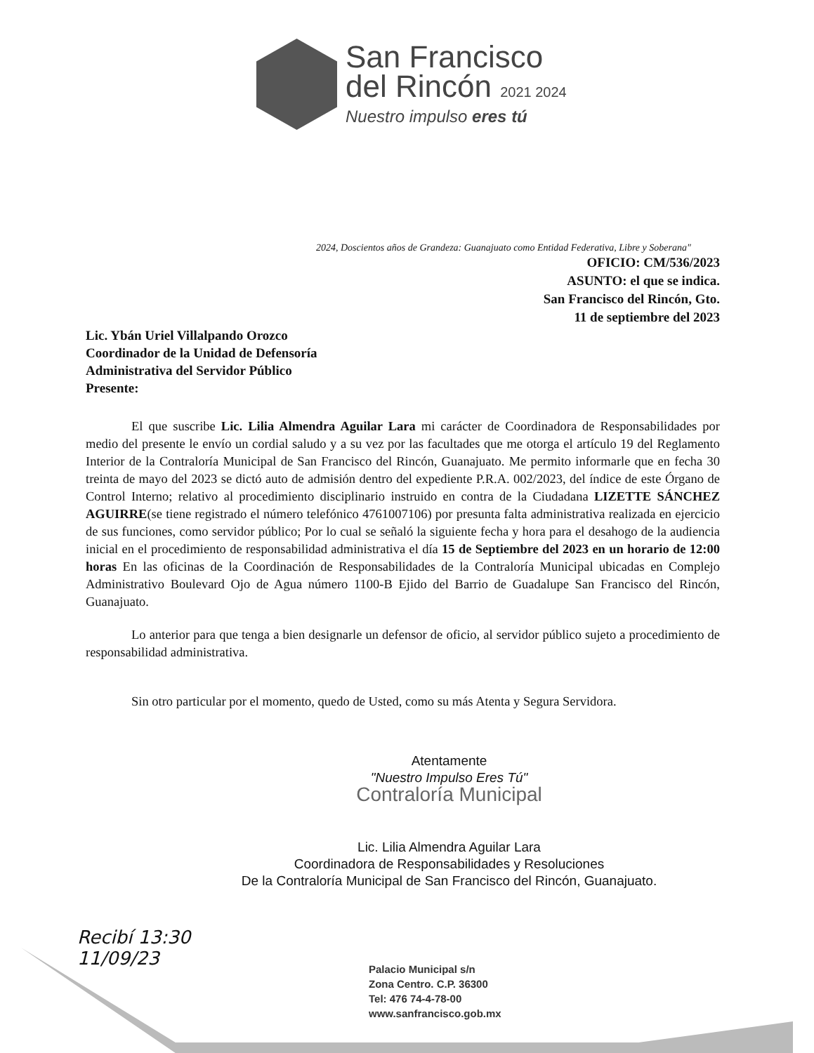San Francisco
del Rincón 2021 2024
Nuestro impulso eres tú
2024, Doscientos años de Grandeza: Guanajuato como Entidad Federativa, Libre y Soberana"
OFICIO: CM/536/2023
ASUNTO: el que se indica.
San Francisco del Rincón, Gto.
11 de septiembre del 2023
Lic. Ybán Uriel Villalpando Orozco
Coordinador de la Unidad de Defensoría
Administrativa del Servidor Público
Presente:
El que suscribe Lic. Lilia Almendra Aguilar Lara mi carácter de Coordinadora de Responsabilidades por medio del presente le envío un cordial saludo y a su vez por las facultades que me otorga el artículo 19 del Reglamento Interior de la Contraloría Municipal de San Francisco del Rincón, Guanajuato. Me permito informarle que en fecha 30 treinta de mayo del 2023 se dictó auto de admisión dentro del expediente P.R.A. 002/2023, del índice de este Órgano de Control Interno; relativo al procedimiento disciplinario instruido en contra de la Ciudadana LIZETTE SÁNCHEZ AGUIRRE(se tiene registrado el número telefónico 4761007106) por presunta falta administrativa realizada en ejercicio de sus funciones, como servidor público; Por lo cual se señaló la siguiente fecha y hora para el desahogo de la audiencia inicial en el procedimiento de responsabilidad administrativa el día 15 de Septiembre del 2023 en un horario de 12:00 horas En las oficinas de la Coordinación de Responsabilidades de la Contraloría Municipal ubicadas en Complejo Administrativo Boulevard Ojo de Agua número 1100-B Ejido del Barrio de Guadalupe San Francisco del Rincón, Guanajuato.
Lo anterior para que tenga a bien designarle un defensor de oficio, al servidor público sujeto a procedimiento de responsabilidad administrativa.
Sin otro particular por el momento, quedo de Usted, como su más Atenta y Segura Servidora.
Atentamente
"Nuestro Impulso Eres Tú"
Contraloría Municipal
Lic. Lilia Almendra Aguilar Lara
Coordinadora de Responsabilidades y Resoluciones
De la Contraloría Municipal de San Francisco del Rincón, Guanajuato.
Recibí 13:30
11/09/23
Palacio Municipal s/n
Zona Centro. C.P. 36300
Tel: 476 74-4-78-00
www.sanfrancisco.gob.mx